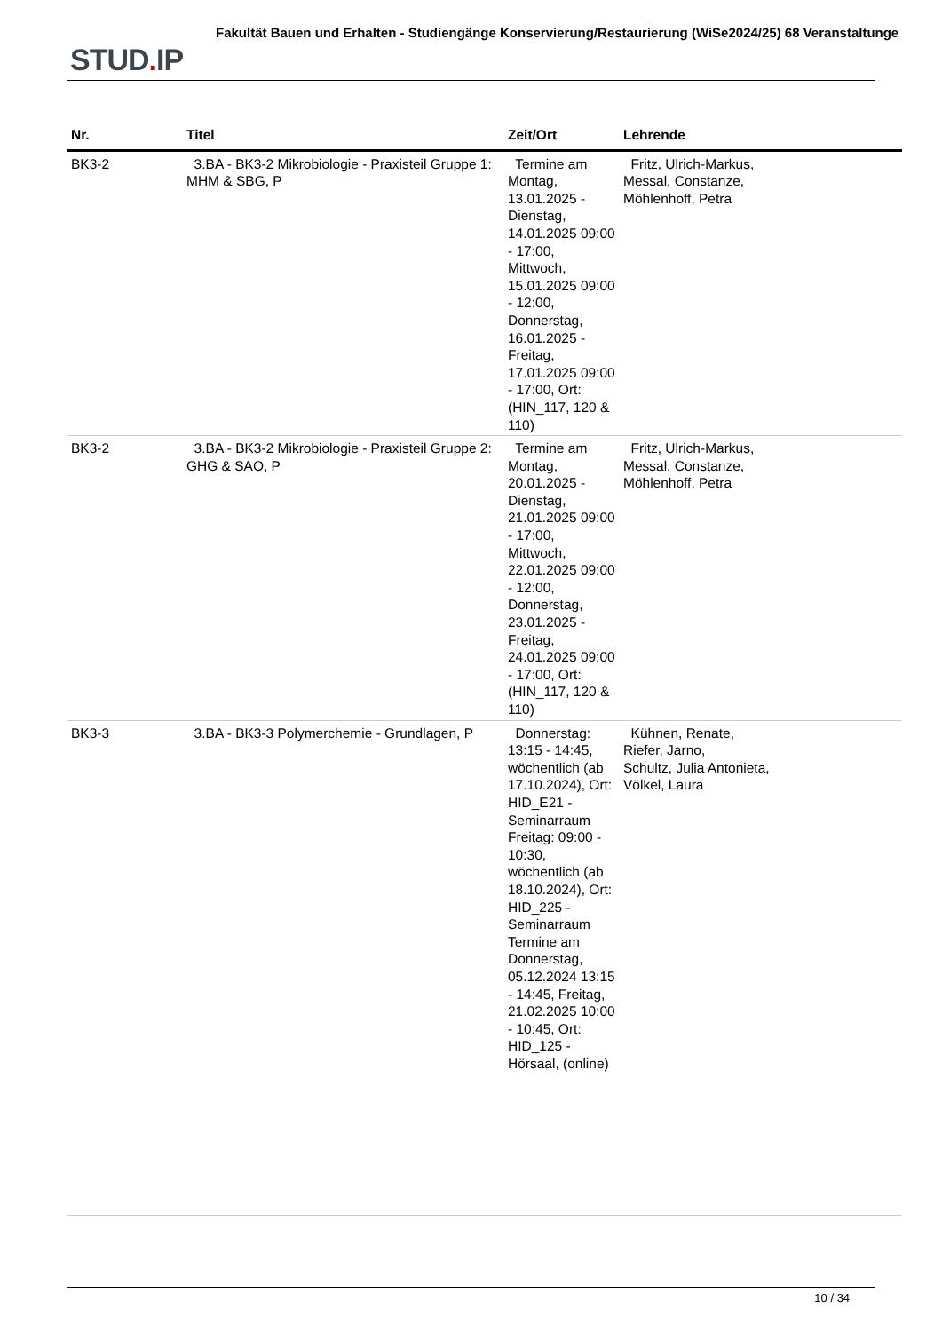STUD. IP
Fakultät Bauen und Erhalten - Studiengänge Konservierung/Restaurierung (WiSe2024/25) 68 Veranstaltunge
| Nr. | Titel | Zeit/Ort | Lehrende |
| --- | --- | --- | --- |
| BK3-2 | 3.BA - BK3-2 Mikrobiologie - Praxisteil Gruppe 1: MHM & SBG, P | Termine am Montag, 13.01.2025 - Dienstag, 14.01.2025 09:00 - 17:00, Mittwoch, 15.01.2025 09:00 - 12:00, Donnerstag, 16.01.2025 - Freitag, 17.01.2025 09:00 - 17:00, Ort: (HIN_117, 120 & 110) | Fritz, Ulrich-Markus, Messal, Constanze, Möhlenhoff, Petra |
| BK3-2 | 3.BA - BK3-2 Mikrobiologie - Praxisteil Gruppe 2: GHG & SAO, P | Termine am Montag, 20.01.2025 - Dienstag, 21.01.2025 09:00 - 17:00, Mittwoch, 22.01.2025 09:00 - 12:00, Donnerstag, 23.01.2025 - Freitag, 24.01.2025 09:00 - 17:00, Ort: (HIN_117, 120 & 110) | Fritz, Ulrich-Markus, Messal, Constanze, Möhlenhoff, Petra |
| BK3-3 | 3.BA - BK3-3 Polymerchemie - Grundlagen, P | Donnerstag: 13:15 - 14:45, wöchentlich (ab 17.10.2024), Ort: HID_E21 - Seminarraum Freitag: 09:00 - 10:30, wöchentlich (ab 18.10.2024), Ort: HID_225 - Seminarraum Termine am Donnerstag, 05.12.2024 13:15 - 14:45, Freitag, 21.02.2025 10:00 - 10:45, Ort: HID_125 - Hörsaal, (online) | Kühnen, Renate, Riefer, Jarno, Schultz, Julia Antonieta, Völkel, Laura |
10 / 34